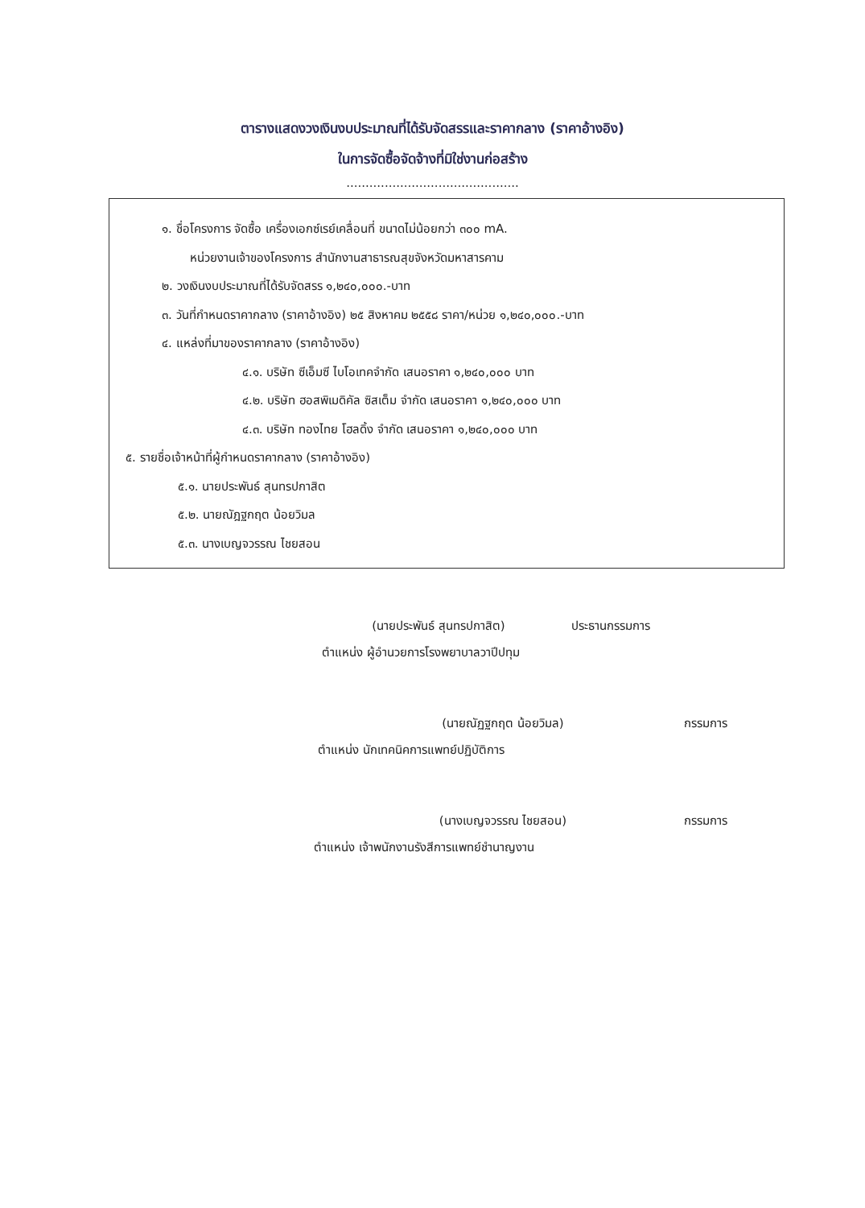ตารางแสดงวงเงินงบประมาณที่ได้รับจัดสรรและราคากลาง (ราคาอ้างอิง)
ในการจัดซื้อจัดจ้างที่มิใช่งานก่อสร้าง
.............................................
๑. ชื่อโครงการ จัดซื้อ เครื่องเอกซ์เรย์เคลื่อนที่ ขนาดไม่น้อยกว่า ๓๐๐ mA.
หน่วยงานเจ้าของโครงการ สำนักงานสาธารณสุขจังหวัดมหาสารคาม
๒. วงเงินงบประมาณที่ได้รับจัดสรร ๑,๒๔๐,๐๐๐.-บาท
๓. วันที่กำหนดราคากลาง (ราคาอ้างอิง) ๒๕ สิงหาคม ๒๕๕๘ ราคา/หน่วย ๑,๒๔๐,๐๐๐.-บาท
๔. แหล่งที่มาของราคากลาง (ราคาอ้างอิง)
๔.๑. บริษัท ซีเอ็มซี ไบโอเทคจำกัด เสนอราคา ๑,๒๔๐,๐๐๐ บาท
๔.๒. บริษัท ฮอสพิเมดิคัล ซิสเต็ม จำกัด เสนอราคา ๑,๒๔๐,๐๐๐ บาท
๔.๓. บริษัท ทองไทย โฮลดิ้ง จำกัด เสนอราคา ๑,๒๔๐,๐๐๐ บาท
๕. รายชื่อเจ้าหน้าที่ผู้กำหนดราคากลาง (ราคาอ้างอิง)
๕.๑. นายประพันธ์ สุนทรปกาสิต
๕.๒. นายณัฎฐกฤต น้อยวิมล
๕.๓. นางเบญจวรรณ ไชยสอน
(นายประพันธ์ สุนทรปกาสิต) ประธานกรรมการ
ตำแหน่ง ผู้อำนวยการโรงพยาบาลวาปีปทุม
(นายณัฏฐกฤต น้อยวิมล) กรรมการ
ตำแหน่ง นักเทคนิคการแพทย์ปฏิบัติการ
(นางเบญจวรรณ ไชยสอน) กรรมการ
ตำแหน่ง เจ้าพนักงานรังสีการแพทย์ชำนาญงาน